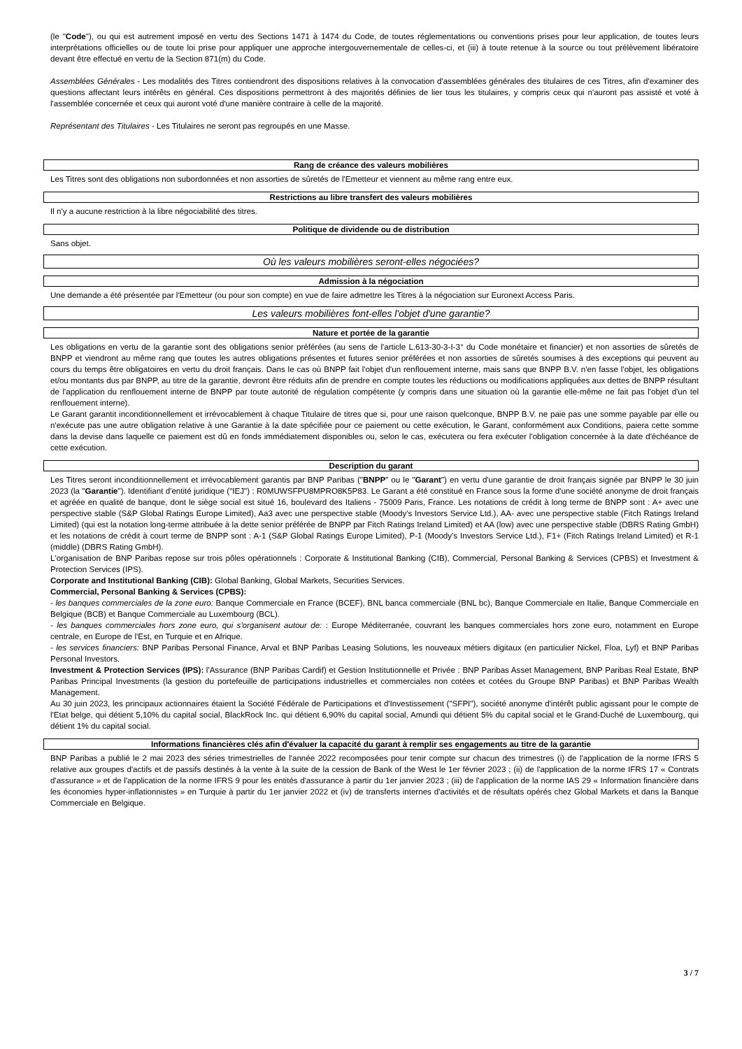(le "Code"), ou qui est autrement imposé en vertu des Sections 1471 à 1474 du Code, de toutes réglementations ou conventions prises pour leur application, de toutes leurs interprétations officielles ou de toute loi prise pour appliquer une approche intergouvernementale de celles-ci, et (iii) à toute retenue à la source ou tout prélèvement libératoire devant être effectué en vertu de la Section 871(m) du Code.
Assemblées Générales - Les modalités des Titres contiendront des dispositions relatives à la convocation d'assemblées générales des titulaires de ces Titres, afin d'examiner des questions affectant leurs intérêts en général. Ces dispositions permettront à des majorités définies de lier tous les titulaires, y compris ceux qui n'auront pas assisté et voté à l'assemblée concernée et ceux qui auront voté d'une manière contraire à celle de la majorité.
Représentant des Titulaires - Les Titulaires ne seront pas regroupés en une Masse.
Rang de créance des valeurs mobilières
Les Titres sont des obligations non subordonnées et non assorties de sûretés de l'Emetteur et viennent au même rang entre eux.
Restrictions au libre transfert des valeurs mobilières
Il n'y a aucune restriction à la libre négociabilité des titres.
Politique de dividende ou de distribution
Sans objet.
Où les valeurs mobilières seront-elles négociées?
Admission à la négociation
Une demande a été présentée par l'Emetteur (ou pour son compte) en vue de faire admettre les Titres à la négociation sur Euronext Access Paris.
Les valeurs mobilières font-elles l'objet d'une garantie?
Nature et portée de la garantie
Les obligations en vertu de la garantie sont des obligations senior préférées (au sens de l'article L.613-30-3-I-3° du Code monétaire et financier) et non assorties de sûretés de BNPP et viendront au même rang que toutes les autres obligations présentes et futures senior préférées et non assorties de sûretés soumises à des exceptions qui peuvent au cours du temps être obligatoires en vertu du droit français. Dans le cas où BNPP fait l'objet d'un renflouement interne, mais sans que BNPP B.V. n'en fasse l'objet, les obligations et/ou montants dus par BNPP, au titre de la garantie, devront être réduits afin de prendre en compte toutes les réductions ou modifications appliquées aux dettes de BNPP résultant de l'application du renflouement interne de BNPP par toute autorité de régulation compétente (y compris dans une situation où la garantie elle-même ne fait pas l'objet d'un tel renflouement interne).
Le Garant garantit inconditionnellement et irrévocablement à chaque Titulaire de titres que si, pour une raison quelconque, BNPP B.V. ne paie pas une somme payable par elle ou n'exécute pas une autre obligation relative à une Garantie à la date spécifiée pour ce paiement ou cette exécution, le Garant, conformément aux Conditions, paiera cette somme dans la devise dans laquelle ce paiement est dû en fonds immédiatement disponibles ou, selon le cas, exécutera ou fera exécuter l'obligation concernée à la date d'échéance de cette exécution.
Description du garant
Les Titres seront inconditionnellement et irrévocablement garantis par BNP Paribas ("BNPP" ou le "Garant") en vertu d'une garantie de droit français signée par BNPP le 30 juin 2023 (la "Garantie"). Identifiant d'entité juridique ("IEJ") : R0MUWSFPU8MPRO8K5P83. Le Garant a été constitué en France sous la forme d'une société anonyme de droit français et agréée en qualité de banque, dont le siège social est situé 16, boulevard des Italiens - 75009 Paris, France. Les notations de crédit à long terme de BNPP sont : A+ avec une perspective stable (S&P Global Ratings Europe Limited), Aa3 avec une perspective stable (Moody's Investors Service Ltd.), AA- avec une perspective stable (Fitch Ratings Ireland Limited) (qui est la notation long-terme attribuée à la dette senior préférée de BNPP par Fitch Ratings Ireland Limited) et AA (low) avec une perspective stable (DBRS Rating GmbH) et les notations de crédit à court terme de BNPP sont : A-1 (S&P Global Ratings Europe Limited), P-1 (Moody's Investors Service Ltd.), F1+ (Fitch Ratings Ireland Limited) et R-1 (middle) (DBRS Rating GmbH).
L'organisation de BNP Paribas repose sur trois pôles opérationnels : Corporate & Institutional Banking (CIB), Commercial, Personal Banking & Services (CPBS) et Investment & Protection Services (IPS).
Corporate and Institutional Banking (CIB): Global Banking, Global Markets, Securities Services.
Commercial, Personal Banking & Services (CPBS):
- les banques commerciales de la zone euro: Banque Commerciale en France (BCEF), BNL banca commerciale (BNL bc), Banque Commerciale en Italie, Banque Commerciale en Belgique (BCB) et Banque Commerciale au Luxembourg (BCL).
- les banques commerciales hors zone euro, qui s'organisent autour de: : Europe Méditerranée, couvrant les banques commerciales hors zone euro, notamment en Europe centrale, en Europe de l'Est, en Turquie et en Afrique.
- les services financiers: BNP Paribas Personal Finance, Arval et BNP Paribas Leasing Solutions, les nouveaux métiers digitaux (en particulier Nickel, Floa, Lyf) et BNP Paribas Personal Investors.
Investment & Protection Services (IPS): l'Assurance (BNP Paribas Cardif) et Gestion Institutionnelle et Privée : BNP Paribas Asset Management, BNP Paribas Real Estate, BNP Paribas Principal Investments (la gestion du portefeuille de participations industrielles et commerciales non cotées et cotées du Groupe BNP Paribas) et BNP Paribas Wealth Management.
Au 30 juin 2023, les principaux actionnaires étaient la Société Fédérale de Participations et d'Investissement ("SFPI"), société anonyme d'intérêt public agissant pour le compte de l'Etat belge, qui détient 5,10% du capital social, BlackRock Inc. qui détient 6,90% du capital social, Amundi qui détient 5% du capital social et le Grand-Duché de Luxembourg, qui détient 1% du capital social.
Informations financières clés afin d'évaluer la capacité du garant à remplir ses engagements au titre de la garantie
BNP Paribas a publié le 2 mai 2023 des séries trimestrielles de l'année 2022 recomposées pour tenir compte sur chacun des trimestres (i) de l'application de la norme IFRS 5 relative aux groupes d'actifs et de passifs destinés à la vente à la suite de la cession de Bank of the West le 1er février 2023 ; (ii) de l'application de la norme IFRS 17 « Contrats d'assurance » et de l'application de la norme IFRS 9 pour les entités d'assurance à partir du 1er janvier 2023 ; (iii) de l'application de la norme IAS 29 « Information financière dans les économies hyper-inflationnistes » en Turquie à partir du 1er janvier 2022 et (iv) de transferts internes d'activités et de résultats opérés chez Global Markets et dans la Banque Commerciale en Belgique.
3 / 7